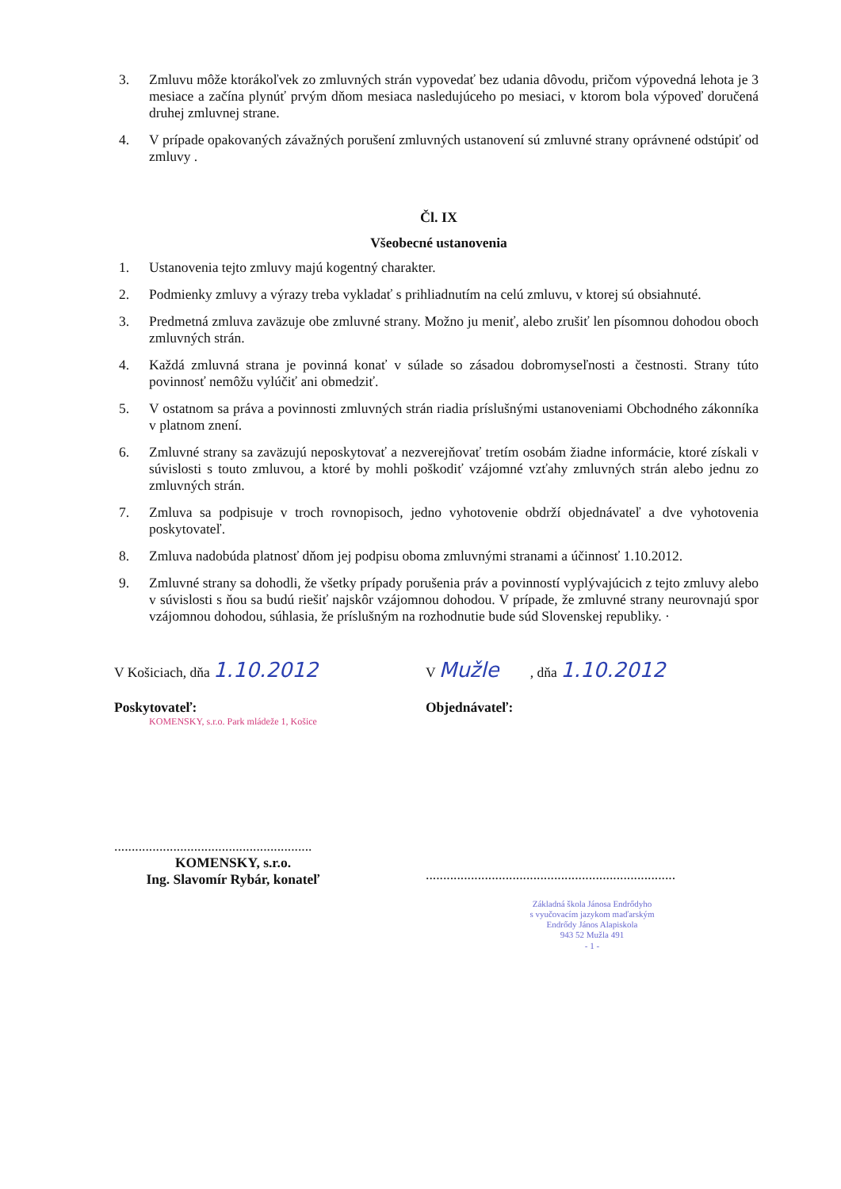3. Zmluvu môže ktorákoľvek zo zmluvných strán vypovedať bez udania dôvodu, pričom výpovedná lehota je 3 mesiace a začína plynúť prvým dňom mesiaca nasledujúceho po mesiaci, v ktorom bola výpoveď doručená druhej zmluvnej strane.
4. V prípade opakovaných závažných porušení zmluvných ustanovení sú zmluvné strany oprávnené odstúpiť od zmluvy .
Čl. IX
Všeobecné ustanovenia
1. Ustanovenia tejto zmluvy majú kogentný charakter.
2. Podmienky zmluvy a výrazy treba vykladať s prihliadnutím na celú zmluvu, v ktorej sú obsiahnuté.
3. Predmetná zmluva zaväzuje obe zmluvné strany. Možno ju meniť, alebo zrušiť len písomnou dohodou oboch zmluvných strán.
4. Každá zmluvná strana je povinná konať v súlade so zásadou dobromyseľnosti a čestnosti. Strany túto povinnosť nemôžu vylúčiť ani obmedziť.
5. V ostatnom sa práva a povinnosti zmluvných strán riadia príslušnými ustanoveniami Obchodného zákonníka v platnom znení.
6. Zmluvné strany sa zaväzujú neposkytovať a nezverejňovať tretím osobám žiadne informácie, ktoré získali v súvislosti s touto zmluvou, a ktoré by mohli poškodiť vzájomné vzťahy zmluvných strán alebo jednu zo zmluvných strán.
7. Zmluva sa podpisuje v troch rovnopisoch, jedno vyhotovenie obdrží objednávateľ a dve vyhotovenia poskytovateľ.
8. Zmluva nadobúda platnosť dňom jej podpisu oboma zmluvnými stranami a účinnosť 1.10.2012.
9. Zmluvné strany sa dohodli, že všetky prípady porušenia práv a povinností vyplývajúcich z tejto zmluvy alebo v súvislosti s ňou sa budú riešiť najskôr vzájomnou dohodou. V prípade, že zmluvné strany neurovnajú spor vzájomnou dohodou, súhlasia, že príslušným na rozhodnutie bude súd Slovenskej republiky. ·
V Košiciach, dňa 1.10.2012
Poskytovateľ:
KOMENSKY, s.r.o. Park mládeže 1, Košice
.........................................................
KOMENSKY, s.r.o.
Ing. Slavomír Rybár, konateľ
V Mužle , dňa 1.10.2012
Objednávateľ:
........................................................................
Základná škola Jánosa Endrődyho
s vyučovacím jazykom maďarským
Endrődy János Alapiskola
943 52 Mužla 491
- 1 -